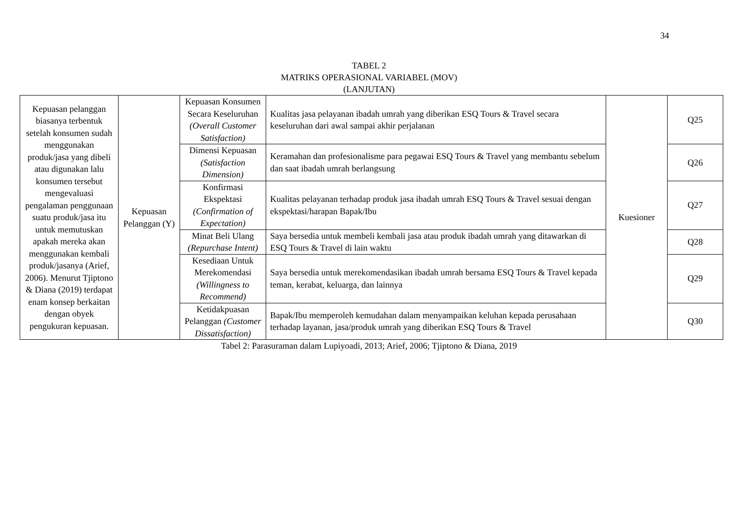34
TABEL 2
MATRIKS OPERASIONAL VARIABEL (MOV)
(LANJUTAN)
| Kepuasan pelanggan biasanya terbentuk setelah konsumen sudah menggunakan produk/jasa yang dibeli atau digunakan lalu konsumen tersebut mengevaluasi pengalaman penggunaan suatu produk/jasa itu untuk memutuskan apakah mereka akan menggunakan kembali produk/jasanya (Arief, 2006). Menurut Tjiptono & Diana (2019) terdapat enam konsep berkaitan dengan obyek pengukuran kepuasan. | Kepuasan Pelanggan (Y) | Kepuasan Konsumen Secara Keseluruhan (Overall Customer Satisfaction) | Kualitas jasa pelayanan ibadah umrah yang diberikan ESQ Tours & Travel secara keseluruhan dari awal sampai akhir perjalanan | Kuesioner | Q25 |
| | | Dimensi Kepuasan (Satisfaction Dimension) | Keramahan dan profesionalisme para pegawai ESQ Tours & Travel yang membantu sebelum dan saat ibadah umrah berlangsung | | Q26 |
| | | Konfirmasi Ekspektasi (Confirmation of Expectation) | Kualitas pelayanan terhadap produk jasa ibadah umrah ESQ Tours & Travel sesuai dengan ekspektasi/harapan Bapak/Ibu | | Q27 |
| | | Minat Beli Ulang (Repurchase Intent) | Saya bersedia untuk membeli kembali jasa atau produk ibadah umrah yang ditawarkan di ESQ Tours & Travel di lain waktu | | Q28 |
| | | Kesediaan Untuk Merekomendasi (Willingness to Recommend) | Saya bersedia untuk merekomendasikan ibadah umrah bersama ESQ Tours & Travel kepada teman, kerabat, keluarga, dan lainnya | | Q29 |
| | | Ketidakpuasan Pelanggan (Customer Dissatisfaction) | Bapak/Ibu memperoleh kemudahan dalam menyampaikan keluhan kepada perusahaan terhadap layanan, jasa/produk umrah yang diberikan ESQ Tours & Travel | | Q30 |
Tabel 2: Parasuraman dalam Lupiyoadi, 2013; Arief, 2006; Tjiptono & Diana, 2019